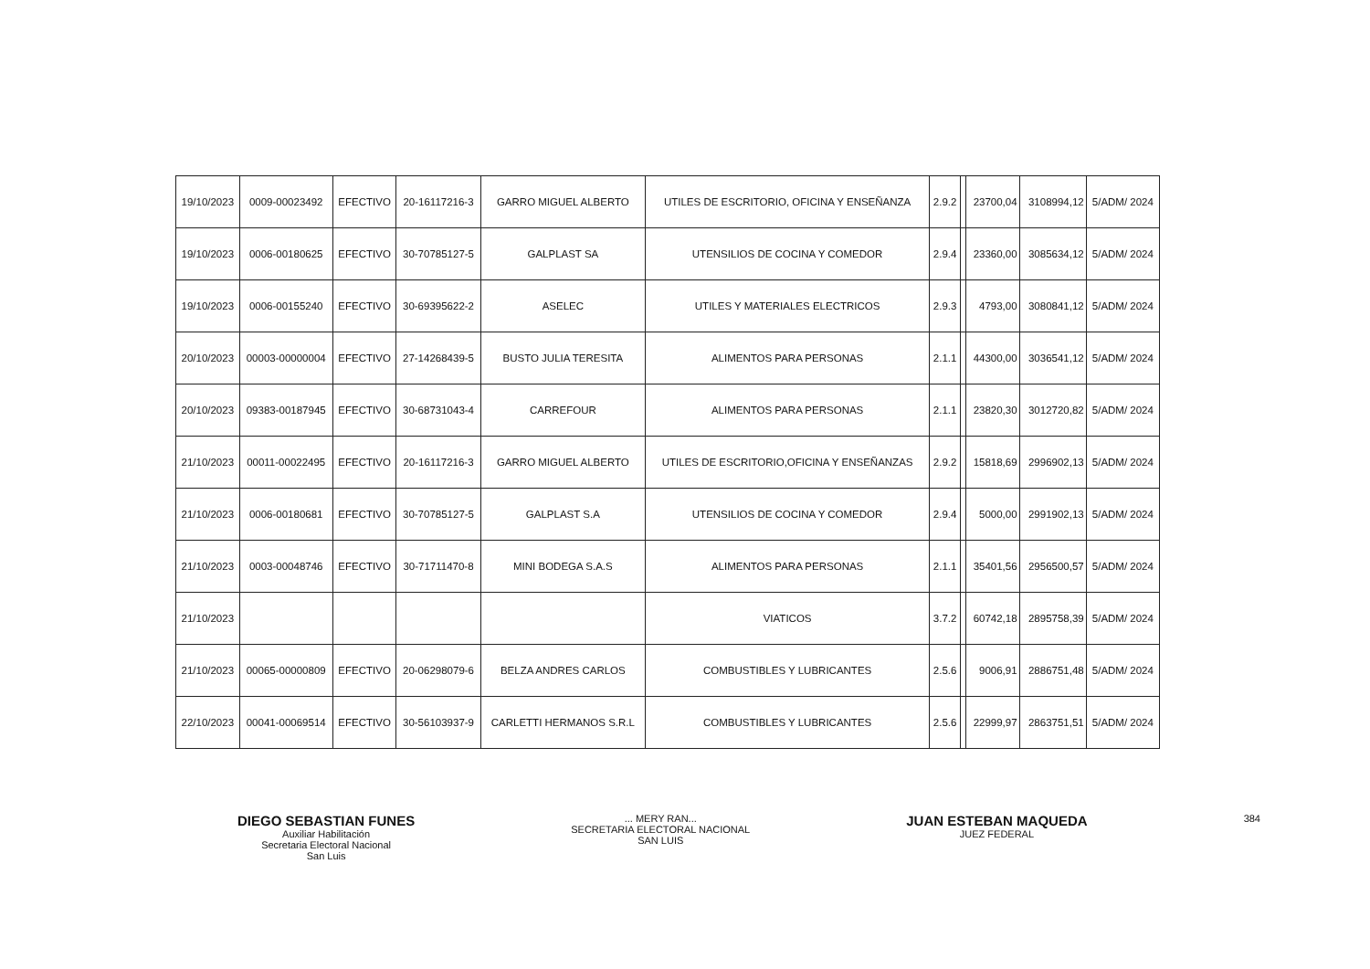| 19/10/2023 | 0009-00023492 | EFECTIVO | 20-16117216-3 | GARRO MIGUEL ALBERTO | UTILES DE ESCRITORIO, OFICINA Y ENSEÑANZA | 2.9.2 | | 23700,04 | 3108994,12 | 5/ADM/ 2024 |
| 19/10/2023 | 0006-00180625 | EFECTIVO | 30-70785127-5 | GALPLAST SA | UTENSILIOS DE COCINA Y COMEDOR | 2.9.4 | | 23360,00 | 3085634,12 | 5/ADM/ 2024 |
| 19/10/2023 | 0006-00155240 | EFECTIVO | 30-69395622-2 | ASELEC | UTILES Y MATERIALES ELECTRICOS | 2.9.3 | | 4793,00 | 3080841,12 | 5/ADM/ 2024 |
| 20/10/2023 | 00003-00000004 | EFECTIVO | 27-14268439-5 | BUSTO JULIA TERESITA | ALIMENTOS PARA PERSONAS | 2.1.1 | | 44300,00 | 3036541,12 | 5/ADM/ 2024 |
| 20/10/2023 | 09383-00187945 | EFECTIVO | 30-68731043-4 | CARREFOUR | ALIMENTOS PARA PERSONAS | 2.1.1 | | 23820,30 | 3012720,82 | 5/ADM/ 2024 |
| 21/10/2023 | 00011-00022495 | EFECTIVO | 20-16117216-3 | GARRO MIGUEL ALBERTO | UTILES DE ESCRITORIO,OFICINA Y ENSEÑANZAS | 2.9.2 | | 15818,69 | 2996902,13 | 5/ADM/ 2024 |
| 21/10/2023 | 0006-00180681 | EFECTIVO | 30-70785127-5 | GALPLAST S.A | UTENSILIOS DE COCINA Y COMEDOR | 2.9.4 | | 5000,00 | 2991902,13 | 5/ADM/ 2024 |
| 21/10/2023 | 0003-00048746 | EFECTIVO | 30-71711470-8 | MINI BODEGA S.A.S | ALIMENTOS PARA PERSONAS | 2.1.1 | | 35401,56 | 2956500,57 | 5/ADM/ 2024 |
| 21/10/2023 | | | | | VIATICOS | 3.7.2 | | 60742,18 | 2895758,39 | 5/ADM/ 2024 |
| 21/10/2023 | 00065-00000809 | EFECTIVO | 20-06298079-6 | BELZA ANDRES CARLOS | COMBUSTIBLES Y LUBRICANTES | 2.5.6 | | 9006,91 | 2886751,48 | 5/ADM/ 2024 |
| 22/10/2023 | 00041-00069514 | EFECTIVO | 30-56103937-9 | CARLETTI HERMANOS S.R.L | COMBUSTIBLES Y LUBRICANTES | 2.5.6 | | 22999,97 | 2863751,51 | 5/ADM/ 2024 |
DIEGO SEBASTIAN FUNES
Auxiliar Habilitación
Secretaria Electoral Nacional
San Luis
... MERY RAN...
SECRETARIA ELECTORAL NACIONAL
SAN LUIS
JUAN ESTEBAN MAQUEDA
JUEZ FEDERAL
384